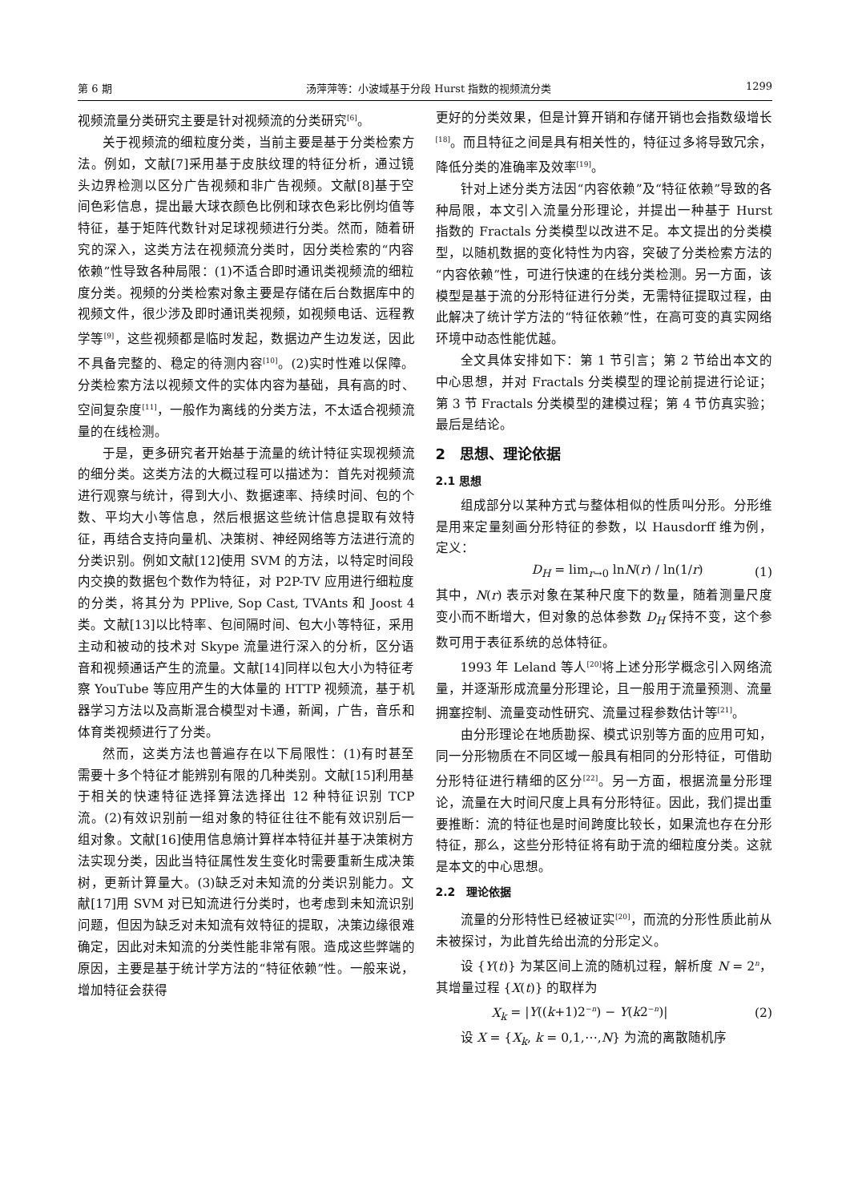第 6 期 汤萍萍等：小波域基于分段 Hurst 指数的视频流分类 1299
视频流量分类研究主要是针对视频流的分类研究<sup>[6]</sup>。
关于视频流的细粒度分类，当前主要是基于分类检索方法。例如，文献[7]采用基于皮肤纹理的特征分析，通过镜头边界检测以区分广告视频和非广告视频。文献[8]基于空间色彩信息，提出最大球衣颜色比例和球衣色彩比例均值等特征，基于矩阵代数针对足球视频进行分类。然而，随着研究的深入，这类方法在视频流分类时，因分类检索的“内容依赖”性导致各种局限：(1)不适合即时通讯类视频流的细粒度分类。视频的分类检索对象主要是存储在后台数据库中的视频文件，很少涉及即时通讯类视频，如视频电话、远程教学等<sup>[9]</sup>，这些视频都是临时发起，数据边产生边发送，因此不具备完整的、稳定的待测内容<sup>[10]</sup>。(2)实时性难以保障。分类检索方法以视频文件的实体内容为基础，具有高的时、空间复杂度<sup>[11]</sup>，一般作为离线的分类方法，不太适合视频流量的在线检测。
于是，更多研究者开始基于流量的统计特征实现视频流的细分类。这类方法的大概过程可以描述为：首先对视频流进行观察与统计，得到大小、数据速率、持续时间、包的个数、平均大小等信息，然后根据这些统计信息提取有效特征，再结合支持向量机、决策树、神经网络等方法进行流的分类识别。例如文献[12]使用 SVM 的方法，以特定时间段内交换的数据包个数作为特征，对 P2P-TV 应用进行细粒度的分类，将其分为 PPlive, Sop Cast, TVAnts 和 Joost 4 类。文献[13]以比特率、包间隔时间、包大小等特征，采用主动和被动的技术对 Skype 流量进行深入的分析，区分语音和视频通话产生的流量。文献[14]同样以包大小为特征考察 YouTube 等应用产生的大体量的 HTTP 视频流，基于机器学习方法以及高斯混合模型对卡通，新闻，广告，音乐和体育类视频进行了分类。
然而，这类方法也普遍存在以下局限性：(1)有时甚至需要十多个特征才能辨别有限的几种类别。文献[15]利用基于相关的快速特征选择算法选择出 12 种特征识别 TCP 流。(2)有效识别前一组对象的特征往往不能有效识别后一组对象。文献[16]使用信息熵计算样本特征并基于决策树方法实现分类，因此当特征属性发生变化时需要重新生成决策树，更新计算量大。(3)缺乏对未知流的分类识别能力。文献[17]用 SVM 对已知流进行分类时，也考虑到未知流识别问题，但因为缺乏对未知流有效特征的提取，决策边缘很难确定，因此对未知流的分类性能非常有限。造成这些弊端的原因，主要是基于统计学方法的“特征依赖”性。一般来说，增加特征会获得
更好的分类效果，但是计算开销和存储开销也会指数级增长<sup>[18]</sup>。而且特征之间是具有相关性的，特征过多将导致冗余，降低分类的准确率及效率<sup>[19]</sup>。
针对上述分类方法因“内容依赖”及“特征依赖”导致的各种局限，本文引入流量分形理论，并提出一种基于 Hurst 指数的 Fractals 分类模型以改进不足。本文提出的分类模型，以随机数据的变化特性为内容，突破了分类检索方法的“内容依赖”性，可进行快速的在线分类检测。另一方面，该模型是基于流的分形特征进行分类，无需特征提取过程，由此解决了统计学方法的“特征依赖”性，在高可变的真实网络环境中动态性能优越。
全文具体安排如下：第 1 节引言；第 2 节给出本文的中心思想，并对 Fractals 分类模型的理论前提进行论证；第 3 节 Fractals 分类模型的建模过程；第 4 节仿真实验；最后是结论。
2　思想、理论依据
2.1 思想
组成部分以某种方式与整体相似的性质叫分形。分形维是用来定量刻画分形特征的参数，以 Hausdorff 维为例，定义：
D<sub>H</sub> = lim<sub>r→0</sub> lnN(r) / ln(1/r) (1)
其中，N(r) 表示对象在某种尺度下的数量，随着测量尺度变小而不断增大，但对象的总体参数 D<sub>H</sub> 保持不变，这个参数可用于表征系统的总体特征。
1993 年 Leland 等人<sup>[20]</sup>将上述分形学概念引入网络流量，并逐渐形成流量分形理论，且一般用于流量预测、流量拥塞控制、流量变动性研究、流量过程参数估计等<sup>[21]</sup>。
由分形理论在地质勘探、模式识别等方面的应用可知，同一分形物质在不同区域一般具有相同的分形特征，可借助分形特征进行精细的区分<sup>[22]</sup>。另一方面，根据流量分形理论，流量在大时间尺度上具有分形特征。因此，我们提出重要推断：流的特征也是时间跨度比较长，如果流也存在分形特征，那么，这些分形特征将有助于流的细粒度分类。这就是本文的中心思想。
2.2　理论依据
流量的分形特性已经被证实<sup>[20]</sup>，而流的分形性质此前从未被探讨，为此首先给出流的分形定义。
设 {Y(t)} 为某区间上流的随机过程，解析度 N = 2<sup>n</sup>，其增量过程 {X(t)} 的取样为
X<sub>k</sub> = |Y((k+1)2<sup>−n</sup>) − Y(k2<sup>−n</sup>)| (2)
设 X = {X<sub>k</sub>, k = 0,1,⋯,N} 为流的离散随机序